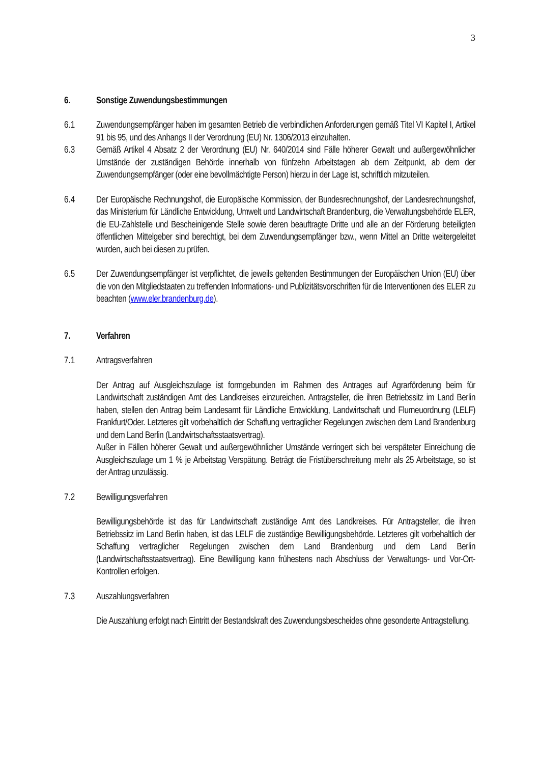3
6. Sonstige Zuwendungsbestimmungen
6.1 Zuwendungsempfänger haben im gesamten Betrieb die verbindlichen Anforderungen gemäß Titel VI Kapitel I, Artikel 91 bis 95, und des Anhangs II der Verordnung (EU) Nr. 1306/2013 einzuhalten.
6.3 Gemäß Artikel 4 Absatz 2 der Verordnung (EU) Nr. 640/2014 sind Fälle höherer Gewalt und außergewöhnlicher Umstände der zuständigen Behörde innerhalb von fünfzehn Arbeitstagen ab dem Zeitpunkt, ab dem der Zuwendungsempfänger (oder eine bevollmächtigte Person) hierzu in der Lage ist, schriftlich mitzuteilen.
6.4 Der Europäische Rechnungshof, die Europäische Kommission, der Bundesrechnungshof, der Landesrechnungshof, das Ministerium für Ländliche Entwicklung, Umwelt und Landwirtschaft Brandenburg, die Verwaltungsbehörde ELER, die EU-Zahlstelle und Bescheinigende Stelle sowie deren beauftragte Dritte und alle an der Förderung beteiligten öffentlichen Mittelgeber sind berechtigt, bei dem Zuwendungsempfänger bzw., wenn Mittel an Dritte weitergeleitet wurden, auch bei diesen zu prüfen.
6.5 Der Zuwendungsempfänger ist verpflichtet, die jeweils geltenden Bestimmungen der Europäischen Union (EU) über die von den Mitgliedstaaten zu treffenden Informations- und Publizitätsvorschriften für die Interventionen des ELER zu beachten (www.eler.brandenburg.de).
7. Verfahren
7.1 Antragsverfahren
Der Antrag auf Ausgleichszulage ist formgebunden im Rahmen des Antrages auf Agrarförderung beim für Landwirtschaft zuständigen Amt des Landkreises einzureichen. Antragsteller, die ihren Betriebssitz im Land Berlin haben, stellen den Antrag beim Landesamt für Ländliche Entwicklung, Landwirtschaft und Flurneuordnung (LELF) Frankfurt/Oder. Letzteres gilt vorbehaltlich der Schaffung vertraglicher Regelungen zwischen dem Land Brandenburg und dem Land Berlin (Landwirtschaftsstaatsvertrag).
Außer in Fällen höherer Gewalt und außergewöhnlicher Umstände verringert sich bei verspäteter Einreichung die Ausgleichszulage um 1 % je Arbeitstag Verspätung. Beträgt die Fristüberschreitung mehr als 25 Arbeitstage, so ist der Antrag unzulässig.
7.2 Bewilligungsverfahren
Bewilligungsbehörde ist das für Landwirtschaft zuständige Amt des Landkreises. Für Antragsteller, die ihren Betriebssitz im Land Berlin haben, ist das LELF die zuständige Bewilligungsbehörde. Letzteres gilt vorbehaltlich der Schaffung vertraglicher Regelungen zwischen dem Land Brandenburg und dem Land Berlin (Landwirtschaftsstaatsvertrag). Eine Bewilligung kann frühestens nach Abschluss der Verwaltungs- und Vor-Ort-Kontrollen erfolgen.
7.3 Auszahlungsverfahren
Die Auszahlung erfolgt nach Eintritt der Bestandskraft des Zuwendungsbescheides ohne gesonderte Antragstellung.